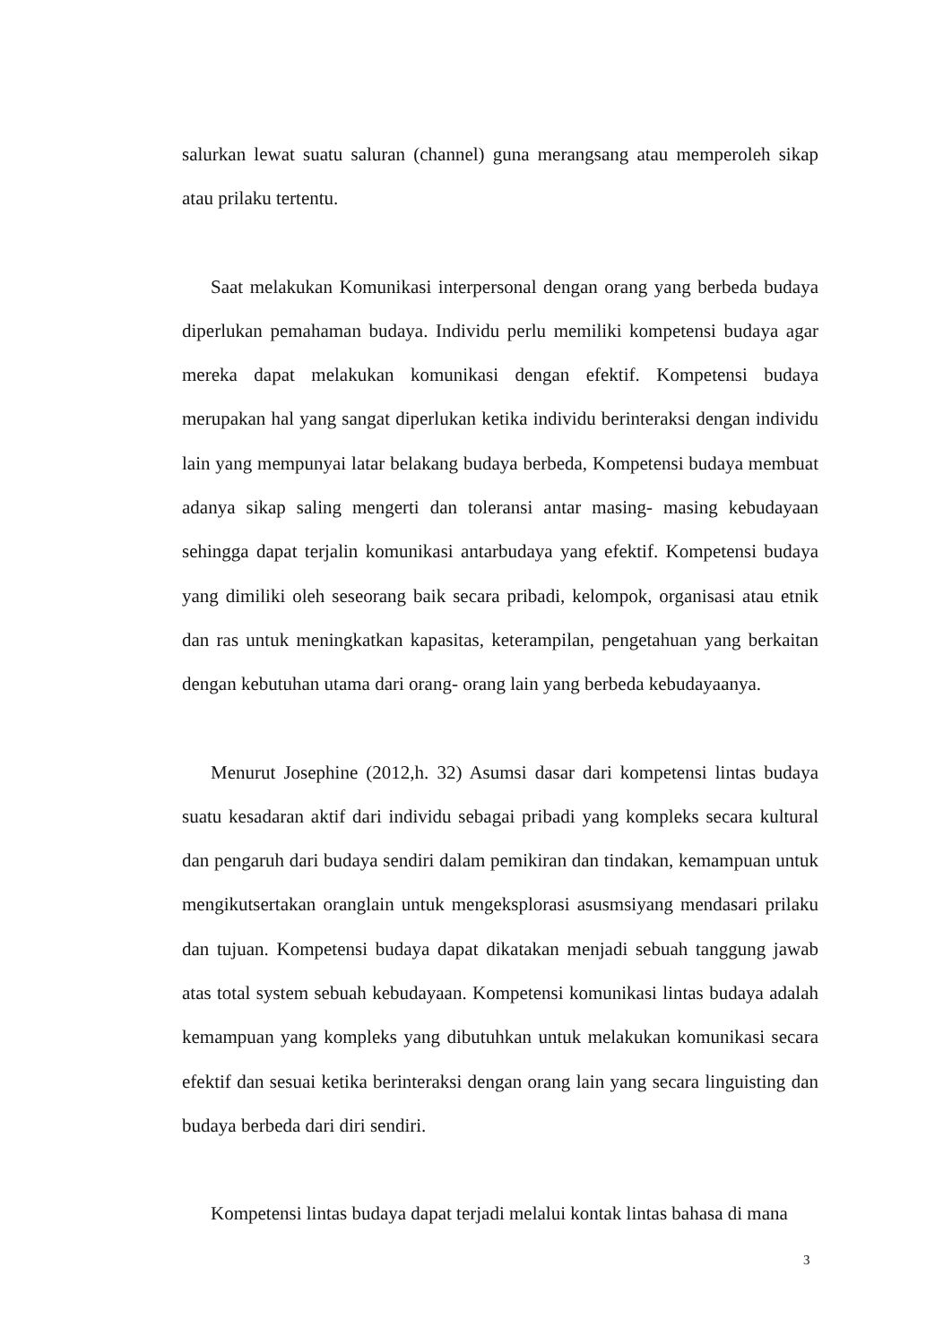salurkan lewat suatu saluran (channel) guna merangsang atau memperoleh sikap atau prilaku tertentu.
Saat melakukan Komunikasi interpersonal dengan orang yang berbeda budaya diperlukan pemahaman budaya. Individu perlu memiliki kompetensi budaya agar mereka dapat melakukan komunikasi dengan efektif. Kompetensi budaya merupakan hal yang sangat diperlukan ketika individu berinteraksi dengan individu lain yang mempunyai latar belakang budaya berbeda, Kompetensi budaya membuat adanya sikap saling mengerti dan toleransi antar masing- masing kebudayaan sehingga dapat terjalin komunikasi antarbudaya yang efektif. Kompetensi budaya yang dimiliki oleh seseorang baik secara pribadi, kelompok, organisasi atau etnik dan ras untuk meningkatkan kapasitas, keterampilan, pengetahuan yang berkaitan dengan kebutuhan utama dari orang- orang lain yang berbeda kebudayaanya.
Menurut Josephine (2012,h. 32) Asumsi dasar dari kompetensi lintas budaya suatu kesadaran aktif dari individu sebagai pribadi yang kompleks secara kultural dan pengaruh dari budaya sendiri dalam pemikiran dan tindakan, kemampuan untuk mengikutsertakan oranglain untuk mengeksplorasi asusmsiyang mendasari prilaku dan tujuan. Kompetensi budaya dapat dikatakan menjadi sebuah tanggung jawab atas total system sebuah kebudayaan. Kompetensi komunikasi lintas budaya adalah kemampuan yang kompleks yang dibutuhkan untuk melakukan komunikasi secara efektif dan sesuai ketika berinteraksi dengan orang lain yang secara linguisting dan budaya berbeda dari diri sendiri.
Kompetensi lintas budaya dapat terjadi melalui kontak lintas bahasa di mana
3